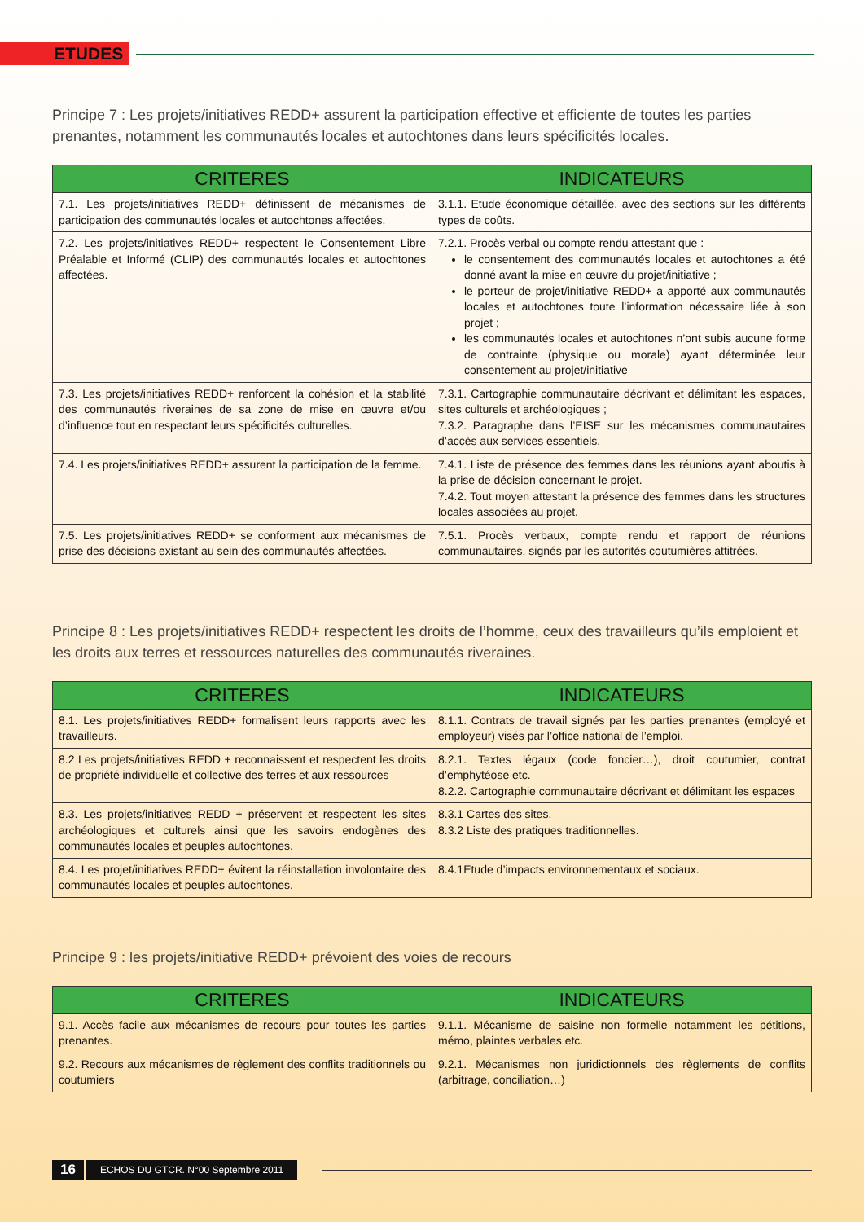ETUDES
Principe 7 : Les projets/initiatives REDD+ assurent la participation effective et efficiente de toutes les parties prenantes, notamment les communautés locales et autochtones dans leurs spécificités locales.
| CRITERES | INDICATEURS |
| --- | --- |
| 7.1. Les projets/initiatives REDD+ définissent de mécanismes de participation des communautés locales et autochtones affectées. | 3.1.1. Etude économique détaillée, avec des sections sur les différents types de coûts. |
| 7.2. Les projets/initiatives REDD+ respectent le Consentement Libre Préalable et Informé (CLIP) des communautés locales et autochtones affectées. | 7.2.1. Procès verbal ou compte rendu attestant que : le consentement des communautés locales et autochtones a été donné avant la mise en œuvre du projet/initiative ; le porteur de projet/initiative REDD+ a apporté aux communautés locales et autochtones toute l’information nécessaire liée à son projet ; les communautés locales et autochtones n’ont subis aucune forme de contrainte (physique ou morale) ayant déterminée leur consentement au projet/initiative |
| 7.3. Les projets/initiatives REDD+ renforcent la cohésion et la stabilité des communautés riveraines de sa zone de mise en œuvre et/ou d’influence tout en respectant leurs spécificités culturelles. | 7.3.1. Cartographie communautaire décrivant et délimitant les espaces, sites culturels et archéologiques ; 7.3.2. Paragraphe dans l’EISE sur les mécanismes communautaires d’accès aux services essentiels. |
| 7.4. Les projets/initiatives REDD+ assurent la participation de la femme. | 7.4.1. Liste de présence des femmes dans les réunions ayant aboutis à la prise de décision concernant le projet. 7.4.2. Tout moyen attestant la présence des femmes dans les structures locales associées au projet. |
| 7.5. Les projets/initiatives REDD+ se conforment aux mécanismes de prise des décisions existant au sein des communautés affectées. | 7.5.1. Procès verbaux, compte rendu et rapport de réunions communautaires, signés par les autorités coutumières attitrées. |
Principe 8 : Les projets/initiatives REDD+ respectent les droits de l’homme, ceux des travailleurs qu’ils emploient et les droits aux terres et ressources naturelles des communautés riveraines.
| CRITERES | INDICATEURS |
| --- | --- |
| 8.1. Les projets/initiatives REDD+ formalisent leurs rapports avec les travailleurs. | 8.1.1. Contrats de travail signés par les parties prenantes (employé et employeur) visés par l’office national de l’emploi. |
| 8.2 Les projets/initiatives REDD + reconnaissent et respectent les droits de propriété individuelle et collective des terres et aux ressources | 8.2.1. Textes légaux (code foncier…), droit coutumier, contrat d’emphytéose etc. 8.2.2. Cartographie communautaire décrivant et délimitant les espaces |
| 8.3. Les projets/initiatives REDD + préservent et respectent les sites archéologiques et culturels ainsi que les savoirs endogènes des communautés locales et peuples autochtones. | 8.3.1 Cartes des sites. 8.3.2 Liste des pratiques traditionnelles. |
| 8.4. Les projet/initiatives REDD+ évitent la réinstallation involontaire des communautés locales et peuples autochtones. | 8.4.1Etude d’impacts environnementaux et sociaux. |
Principe 9 : les projets/initiative REDD+ prévoient des voies de recours
| CRITERES | INDICATEURS |
| --- | --- |
| 9.1. Accès facile aux mécanismes de recours pour toutes les parties prenantes. | 9.1.1. Mécanisme de saisine non formelle notamment les pétitions, mémo, plaintes verbales etc. |
| 9.2. Recours aux mécanismes de règlement des conflits traditionnels ou coutumiers | 9.2.1. Mécanismes non juridictionnels des règlements de conflits (arbitrage, conciliation…) |
16 ECHOS DU GTCR. N°00 Septembre 2011